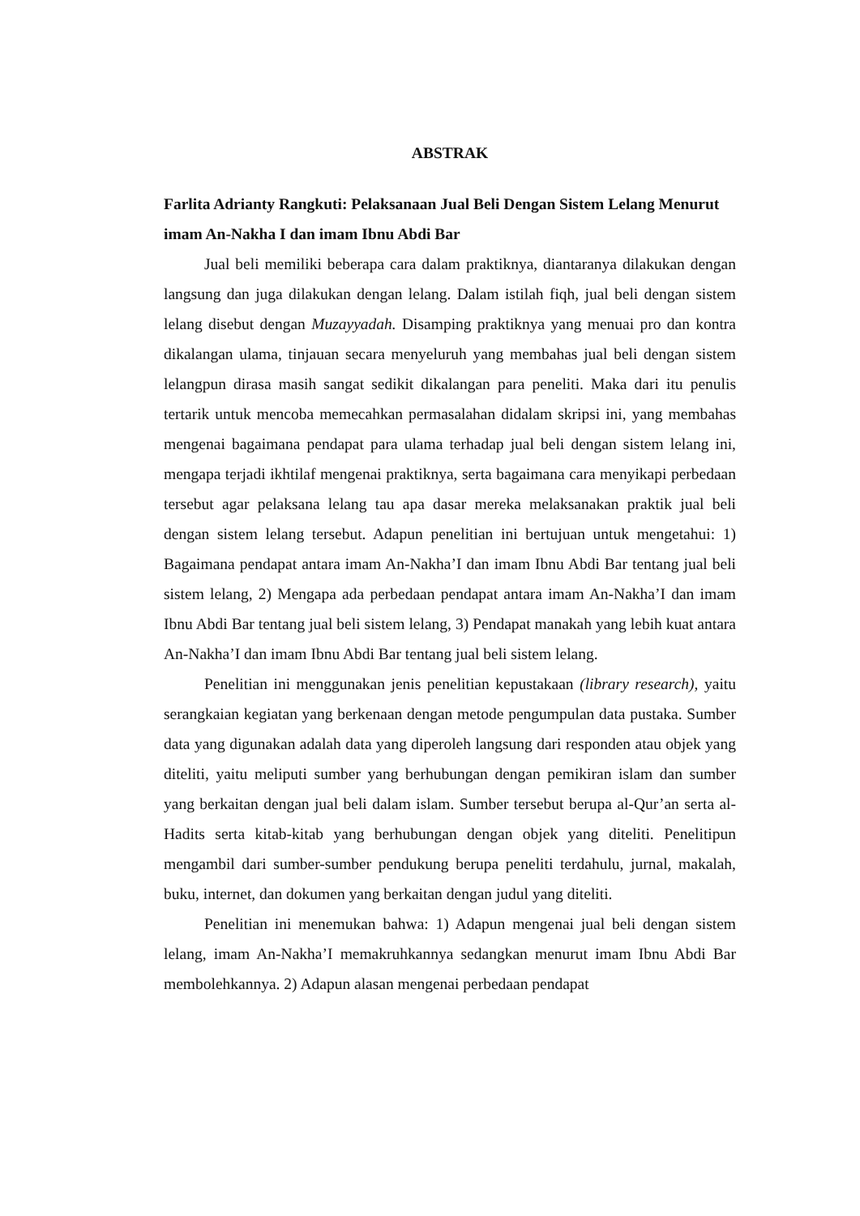ABSTRAK
Farlita Adrianty Rangkuti: Pelaksanaan Jual Beli Dengan Sistem Lelang Menurut imam An-Nakha I dan imam Ibnu Abdi Bar
Jual beli memiliki beberapa cara dalam praktiknya, diantaranya dilakukan dengan langsung dan juga dilakukan dengan lelang. Dalam istilah fiqh, jual beli dengan sistem lelang disebut dengan Muzayyadah. Disamping praktiknya yang menuai pro dan kontra dikalangan ulama, tinjauan secara menyeluruh yang membahas jual beli dengan sistem lelangpun dirasa masih sangat sedikit dikalangan para peneliti. Maka dari itu penulis tertarik untuk mencoba memecahkan permasalahan didalam skripsi ini, yang membahas mengenai bagaimana pendapat para ulama terhadap jual beli dengan sistem lelang ini, mengapa terjadi ikhtilaf mengenai praktiknya, serta bagaimana cara menyikapi perbedaan tersebut agar pelaksana lelang tau apa dasar mereka melaksanakan praktik jual beli dengan sistem lelang tersebut. Adapun penelitian ini bertujuan untuk mengetahui: 1) Bagaimana pendapat antara imam An-Nakha’I dan imam Ibnu Abdi Bar tentang jual beli sistem lelang, 2) Mengapa ada perbedaan pendapat antara imam An-Nakha’I dan imam Ibnu Abdi Bar tentang jual beli sistem lelang, 3) Pendapat manakah yang lebih kuat antara An-Nakha’I dan imam Ibnu Abdi Bar tentang jual beli sistem lelang.
Penelitian ini menggunakan jenis penelitian kepustakaan (library research), yaitu serangkaian kegiatan yang berkenaan dengan metode pengumpulan data pustaka. Sumber data yang digunakan adalah data yang diperoleh langsung dari responden atau objek yang diteliti, yaitu meliputi sumber yang berhubungan dengan pemikiran islam dan sumber yang berkaitan dengan jual beli dalam islam. Sumber tersebut berupa al-Qur’an serta al-Hadits serta kitab-kitab yang berhubungan dengan objek yang diteliti. Penelitipun mengambil dari sumber-sumber pendukung berupa peneliti terdahulu, jurnal, makalah, buku, internet, dan dokumen yang berkaitan dengan judul yang diteliti.
Penelitian ini menemukan bahwa: 1) Adapun mengenai jual beli dengan sistem lelang, imam An-Nakha’I memakruhkannya sedangkan menurut imam Ibnu Abdi Bar membolehkannya. 2) Adapun alasan mengenai perbedaan pendapat